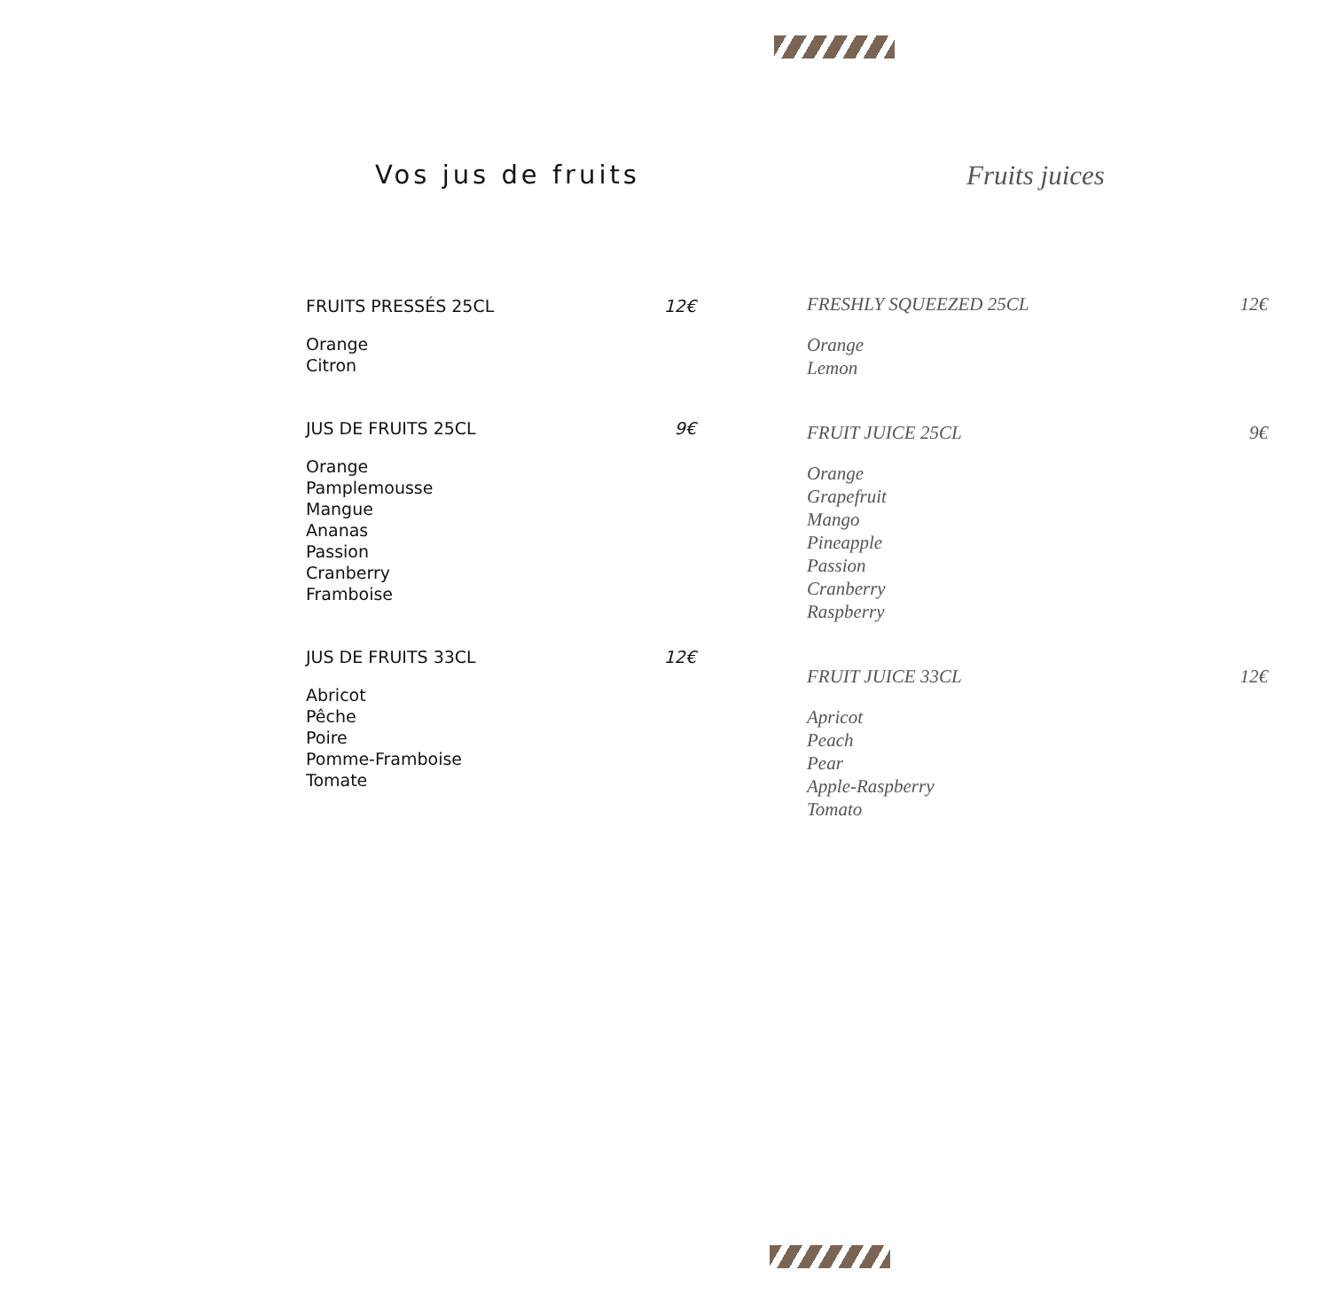Vos jus de fruits
FRUITS PRESSÉS 25CL 12€
Orange
Citron
JUS DE FRUITS 25CL 9€
Orange
Pamplemousse
Mangue
Ananas
Passion
Cranberry
Framboise
JUS DE FRUITS 33CL 12€
Abricot
Pêche
Poire
Pomme-Framboise
Tomate
Fruits juices
FRESHLY SQUEEZED 25CL 12€
Orange
Lemon
FRUIT JUICE 25CL 9€
Orange
Grapefruit
Mango
Pineapple
Passion
Cranberry
Raspberry
FRUIT JUICE 33CL 12€
Apricot
Peach
Pear
Apple-Raspberry
Tomato